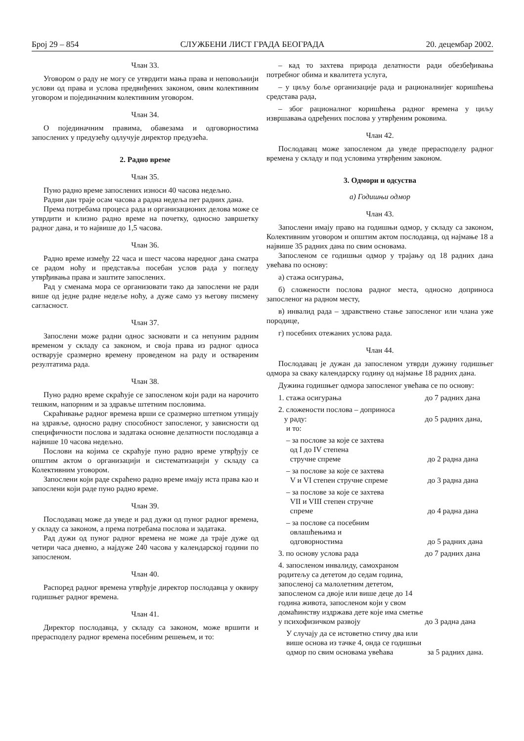Број 29 – 854 СЛУЖБЕНИ ЛИСТ ГРАДА БЕОГРАДА 20. децембар 2002.
Члан 33.
Уговором о раду не могу се утврдити мања права и неповољнији услови од права и услова предвиђених законом, овим колективним уговором и појединачним колективним уговором.
Члан 34.
О појединачним правима, обавезама и одговорностима запослених у предузећу одлучује директор предузећа.
2. Радно време
Члан 35.
Пуно радно време запослених износи 40 часова недељно.
Радни дан траје осам часова а радна недеља пет радних дана.
Према потребама процеса рада и организационих делова може се утврдити и клизно радно време на почетку, односно завршетку радног дана, и то највише до 1,5 часова.
Члан 36.
Радно време између 22 часа и шест часова наредног дана сматра се радом ноћу и представља посебан услов рада у погледу утврђивања права и заштите запослених.
Рад у сменама мора се организовати тако да запослени не ради више од једне радне недеље ноћу, а дуже само уз његову писмену сагласност.
Члан 37.
Запослени може радни однос засновати и са непуним радним временом у складу са законом, и своја права из радног односа остварује сразмерно времену проведеном на раду и оствареним резултатима рада.
Члан 38.
Пуно радно време скраћује се запосленом који ради на нарочито тешким, напорним и за здравље штетним пословима.
Скраћивање радног времена врши се сразмерно штетном утицају на здравље, односно радну способност запосленог, у зависности од специфичности послова и задатака основне делатности послодавца а највише 10 часова недељно.
Послови на којима се скраћује пуно радно време утврђују се општим актом о организацији и систематизацији у складу са Колективним уговором.
Запослени који раде скраћено радно време имају иста права као и запослени који раде пуно радно време.
Члан 39.
Послодавац може да уведе и рад дужи од пуног радног времена, у складу са законом, а према потребама послова и задатака.
Рад дужи од пуног радног времена не може да траје дуже од четири часа дневно, а најдуже 240 часова у календарској години по запосленом.
Члан 40.
Распоред радног времена утврђује директор послодавца у оквиру годишњег радног времена.
Члан 41.
Директор послодавца, у складу са законом, може вршити и прерасподелу радног времена посебним решењем, и то:
– кад то захтева природа делатности ради обезбеђивања потребног обима и квалитета услуга,
– у циљу боље организације рада и рационалнијег коришћења средстава рада,
– због рационалног коришћења радног времена у циљу извршавања одређених послова у утврђеним роковима.
Члан 42.
Послодавац може запосленом да уведе прерасподелу радног времена у складу и под условима утврђеним законом.
3. Одмори и одсуства
а) Годишњи одмор
Члан 43.
Запослени имају право на годишњи одмор, у складу са законом, Колективним уговором и општим актом послодавца, од најмање 18 а највише 35 радних дана по свим основама.
Запосленом се годишњи одмор у трајању од 18 радних дана увећава по основу:
а) стажа осигурања,
б) сложености послова радног места, односно доприноса запосленог на радном месту,
в) инвалид рада – здравствено стање запосленог или члана уже породице,
г) посебних отежаних услова рада.
Члан 44.
Послодавац је дужан да запосленом утврди дужину годишњег одмора за сваку календарску годину од најмање 18 радних дана.
Дужина годишњег одмора запосленог увећава се по основу:
1. стажа осигурања до 7 радних дана
2. сложености послова – доприноса
у раду: до 5 радних дана,
и то:
– за послове за које се захтева
од I до IV степена
стручне спреме до 2 радна дана
– за послове за које се захтева
V и VI степен стручне спреме до 3 радна дана
– за послове за које се захтева
VII и VIII степен стручне
спреме до 4 радна дана
– за послове са посебним
овлашћењима и
одговорностима до 5 радних дана
3. по основу услова рада до 7 радних дана
4. запосленом инвалиду, самохраном родитељу са дететом до седам година, запосленој са малолетним дететом, запосленом са двоје или више деце до 14 година живота, запосленом који у свом домаћинству издржава дете које има сметње у психофизичком развоју до 3 радна дана
У случају да се истоветно стичу два или више основа из тачке 4, онда се годишњи одмор по свим основама увећава за 5 радних дана.